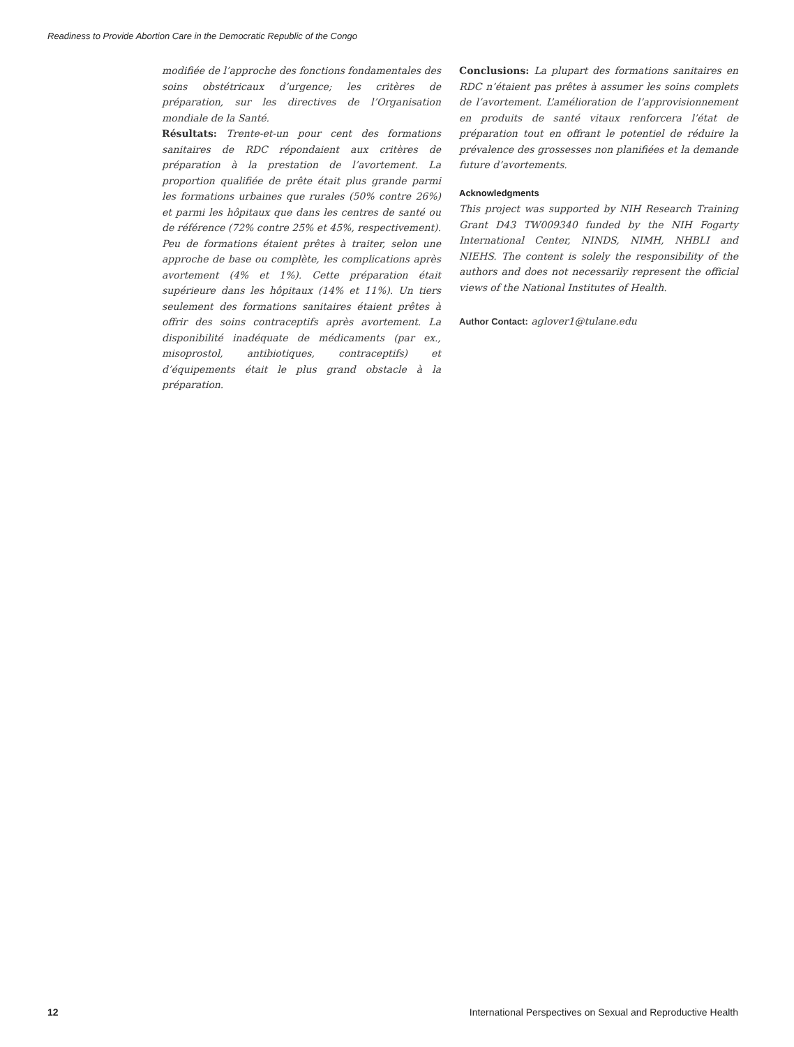Readiness to Provide Abortion Care in the Democratic Republic of the Congo
modifiée de l’approche des fonctions fondamentales des soins obstétricaux d’urgence; les critères de préparation, sur les directives de l’Organisation mondiale de la Santé.
Résultats: Trente-et-un pour cent des formations sanitaires de RDC répondaient aux critères de préparation à la prestation de l’avortement. La proportion qualifiée de prête était plus grande parmi les formations urbaines que rurales (50% contre 26%) et parmi les hôpitaux que dans les centres de santé ou de référence (72% contre 25% et 45%, respectivement). Peu de formations étaient prêtes à traiter, selon une approche de base ou complète, les complications après avortement (4% et 1%). Cette préparation était supérieure dans les hôpitaux (14% et 11%). Un tiers seulement des formations sanitaires étaient prêtes à offrir des soins contraceptifs après avortement. La disponibilité inadéquate de médicaments (par ex., misoprostol, antibiotiques, contraceptifs) et d’équipements était le plus grand obstacle à la préparation.
Conclusions: La plupart des formations sanitaires en RDC n’étaient pas prêtes à assumer les soins complets de l’avortement. L’amélioration de l’approvisionnement en produits de santé vitaux renforcera l’état de préparation tout en offrant le potentiel de réduire la prévalence des grossesses non planifiées et la demande future d’avortements.
Acknowledgments
This project was supported by NIH Research Training Grant D43 TW009340 funded by the NIH Fogarty International Center, NINDS, NIMH, NHBLI and NIEHS. The content is solely the responsibility of the authors and does not necessarily represent the official views of the National Institutes of Health.
Author Contact: aglover1@tulane.edu
12 International Perspectives on Sexual and Reproductive Health